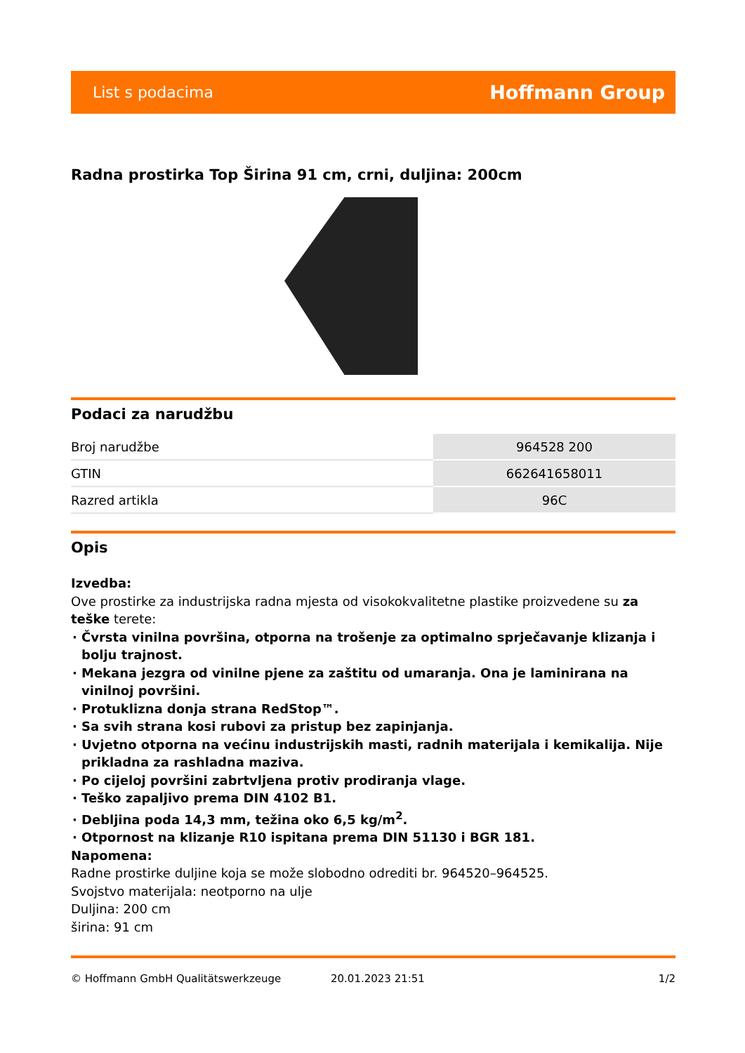List s podacima Hoffmann Group
Radna prostirka Top Širina 91 cm, crni, duljina: 200cm
Podaci za narudžbu
| Broj narudžbe | 964528 200 |
| GTIN | 662641658011 |
| Razred artikla | 96C |
Opis
Izvedba:
Ove prostirke za industrijska radna mjesta od visokokvalitetne plastike proizvedene su za teške terete:
Čvrsta vinilna površina, otporna na trošenje za optimalno sprječavanje klizanja i bolju trajnost.
Mekana jezgra od vinilne pjene za zaštitu od umaranja. Ona je laminirana na vinilnoj površini.
Protuklizna donja strana RedStop™.
Sa svih strana kosi rubovi za pristup bez zapinjanja.
Uvjetno otporna na većinu industrijskih masti, radnih materijala i kemikalija. Nije prikladna za rashladna maziva.
Po cijeloj površini zabrtvljena protiv prodiranja vlage.
Teško zapaljivo prema DIN 4102 B1.
Debljina poda 14,3 mm, težina oko 6,5 kg/m<sup>2</sup>.
Otpornost na klizanje R10 ispitana prema DIN 51130 i BGR 181.
Napomena:
Radne prostirke duljine koja se može slobodno odrediti br. 964520–964525.
Svojstvo materijala: neotporno na ulje
Duljina: 200 cm
širina: 91 cm
© Hoffmann GmbH Qualitätswerkzeuge 20.01.2023 21:51 1/2